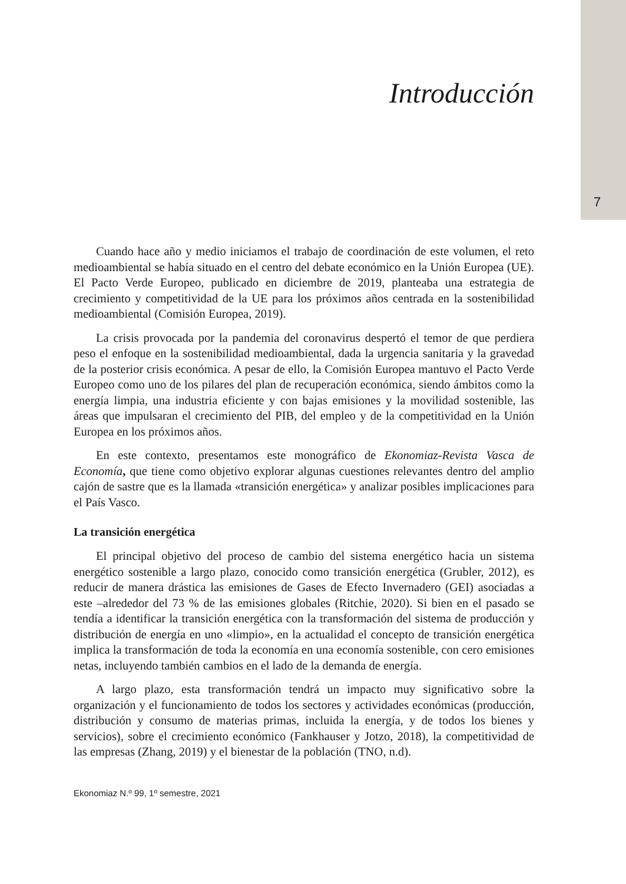7
Introducción
Cuando hace año y medio iniciamos el trabajo de coordinación de este volumen, el reto medioambiental se había situado en el centro del debate económico en la Unión Europea (UE). El Pacto Verde Europeo, publicado en diciembre de 2019, planteaba una estrategia de crecimiento y competitividad de la UE para los próximos años centrada en la sostenibilidad medioambiental (Comisión Europea, 2019).
La crisis provocada por la pandemia del coronavirus despertó el temor de que perdiera peso el enfoque en la sostenibilidad medioambiental, dada la urgencia sanitaria y la gravedad de la posterior crisis económica. A pesar de ello, la Comisión Europea mantuvo el Pacto Verde Europeo como uno de los pilares del plan de recuperación económica, siendo ámbitos como la energía limpia, una industria eficiente y con bajas emisiones y la movilidad sostenible, las áreas que impulsaran el crecimiento del PIB, del empleo y de la competitividad en la Unión Europea en los próximos años.
En este contexto, presentamos este monográfico de Ekonomiaz-Revista Vasca de Economía, que tiene como objetivo explorar algunas cuestiones relevantes dentro del amplio cajón de sastre que es la llamada «transición energética» y analizar posibles implicaciones para el País Vasco.
La transición energética
El principal objetivo del proceso de cambio del sistema energético hacia un sistema energético sostenible a largo plazo, conocido como transición energética (Grubler, 2012), es reducir de manera drástica las emisiones de Gases de Efecto Invernadero (GEI) asociadas a este –alrededor del 73 % de las emisiones globales (Ritchie, 2020). Si bien en el pasado se tendía a identificar la transición energética con la transformación del sistema de producción y distribución de energía en uno «limpio», en la actualidad el concepto de transición energética implica la transformación de toda la economía en una economía sostenible, con cero emisiones netas, incluyendo también cambios en el lado de la demanda de energía.
A largo plazo, esta transformación tendrá un impacto muy significativo sobre la organización y el funcionamiento de todos los sectores y actividades económicas (producción, distribución y consumo de materias primas, incluida la energía, y de todos los bienes y servicios), sobre el crecimiento económico (Fankhauser y Jotzo, 2018), la competitividad de las empresas (Zhang, 2019) y el bienestar de la población (TNO, n.d).
Ekonomiaz N.º 99, 1º semestre, 2021